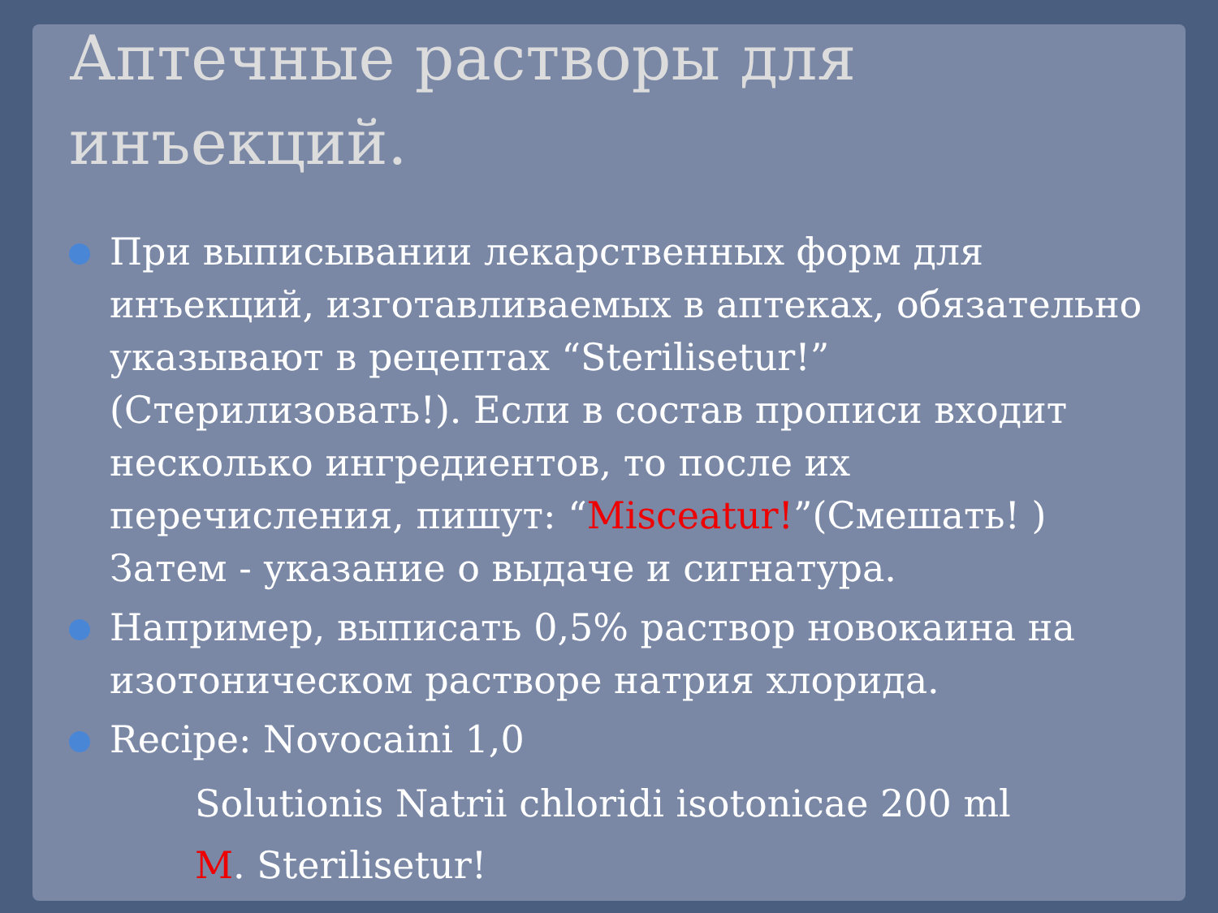Аптечные растворы для инъекций.
При выписывании лекарственных форм для инъекций, изготавливаемых в аптеках, обязательно указывают в рецептах “Sterilisetur!” (Стерилизовать!). Если в состав прописи входит несколько ингредиентов, то после их перечисления, пишут: “Misceatur!”(Смешать! ) Затем - указание о выдаче и сигнатура.
Например, выписать 0,5% раствор новокаина на изотоническом растворе натрия хлорида.
Recipe: Novocaini 1,0
Solutionis Natrii chloridi isotonicae 200 ml
M. Sterilisetur!